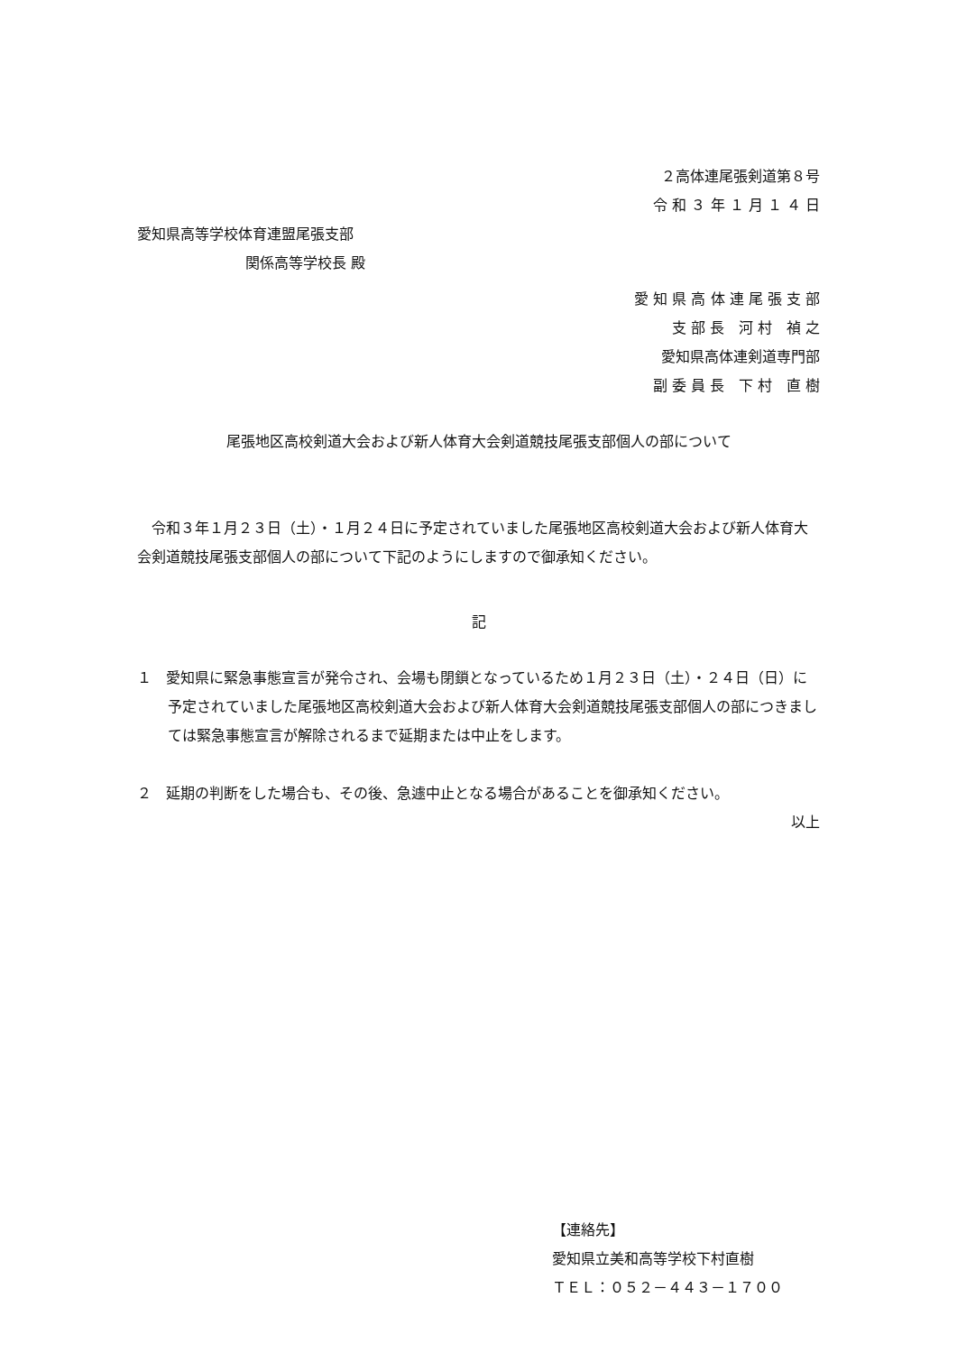２高体連尾張剣道第８号
令 和 ３ 年 １ 月 １ ４ 日
愛知県高等学校体育連盟尾張支部
関係高等学校長 殿
愛 知 県 高 体 連 尾 張 支 部
支 部 長　河 村　禎 之
愛知県高体連剣道専門部
副 委 員 長　下 村　直 樹
尾張地区高校剣道大会および新人体育大会剣道競技尾張支部個人の部について
　令和３年１月２３日（土）・１月２４日に予定されていました尾張地区高校剣道大会および新人体育大会剣道競技尾張支部個人の部について下記のようにしますので御承知ください。
記
１　愛知県に緊急事態宣言が発令され、会場も閉鎖となっているため１月２３日（土）・２４日（日）に予定されていました尾張地区高校剣道大会および新人体育大会剣道競技尾張支部個人の部につきましては緊急事態宣言が解除されるまで延期または中止をします。
２　延期の判断をした場合も、その後、急遽中止となる場合があることを御承知ください。
以上
【連絡先】
愛知県立美和高等学校下村直樹
ＴＥＬ：０５２－４４３－１７００